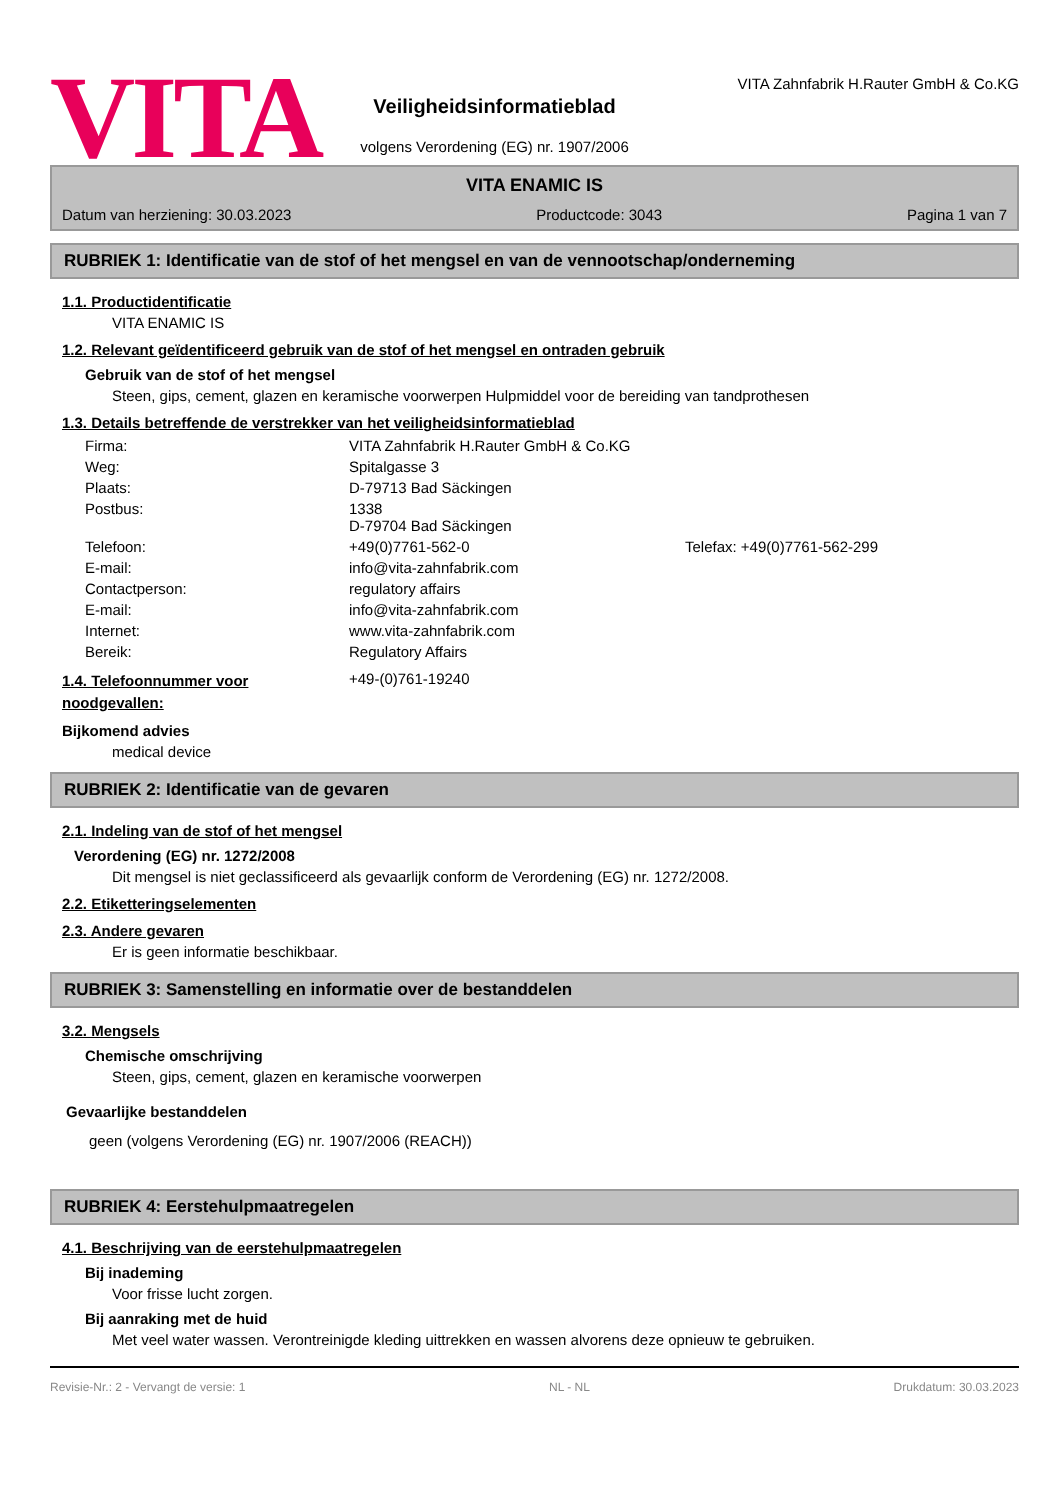VITA
Veiligheidsinformatieblad
volgens Verordening (EG) nr. 1907/2006
VITA Zahnfabrik H.Rauter GmbH & Co.KG
VITA ENAMIC IS
Datum van herziening: 30.03.2023 Productcode: 3043 Pagina 1 van 7
RUBRIEK 1: Identificatie van de stof of het mengsel en van de vennootschap/onderneming
1.1. Productidentificatie
VITA ENAMIC IS
1.2. Relevant geïdentificeerd gebruik van de stof of het mengsel en ontraden gebruik
Gebruik van de stof of het mengsel
Steen, gips, cement, glazen en keramische voorwerpen Hulpmiddel voor de bereiding van tandprothesen
1.3. Details betreffende de verstrekker van het veiligheidsinformatieblad
| Firma: | VITA Zahnfabrik H.Rauter GmbH & Co.KG | |
| Weg: | Spitalgasse 3 | |
| Plaats: | D-79713 Bad Säckingen | |
| Postbus: | 1338 D-79704 Bad Säckingen | |
| Telefoon: | +49(0)7761-562-0 | Telefax: +49(0)7761-562-299 |
| E-mail: | info@vita-zahnfabrik.com | |
| Contactperson: | regulatory affairs | |
| E-mail: | info@vita-zahnfabrik.com | |
| Internet: | www.vita-zahnfabrik.com | |
| Bereik: | Regulatory Affairs | |
1.4. Telefoonnummer voor noodgevallen:
+49-(0)761-19240
Bijkomend advies
medical device
RUBRIEK 2: Identificatie van de gevaren
2.1. Indeling van de stof of het mengsel
Verordening (EG) nr. 1272/2008
Dit mengsel is niet geclassificeerd als gevaarlijk conform de Verordening (EG) nr. 1272/2008.
2.2. Etiketteringselementen
2.3. Andere gevaren
Er is geen informatie beschikbaar.
RUBRIEK 3: Samenstelling en informatie over de bestanddelen
3.2. Mengsels
Chemische omschrijving
Steen, gips, cement, glazen en keramische voorwerpen
Gevaarlijke bestanddelen
geen (volgens Verordening (EG) nr. 1907/2006 (REACH))
RUBRIEK 4: Eerstehulpmaatregelen
4.1. Beschrijving van de eerstehulpmaatregelen
Bij inademing
Voor frisse lucht zorgen.
Bij aanraking met de huid
Met veel water wassen. Verontreinigde kleding uittrekken en wassen alvorens deze opnieuw te gebruiken.
Revisie-Nr.: 2 - Vervangt de versie: 1 NL - NL Drukdatum: 30.03.2023